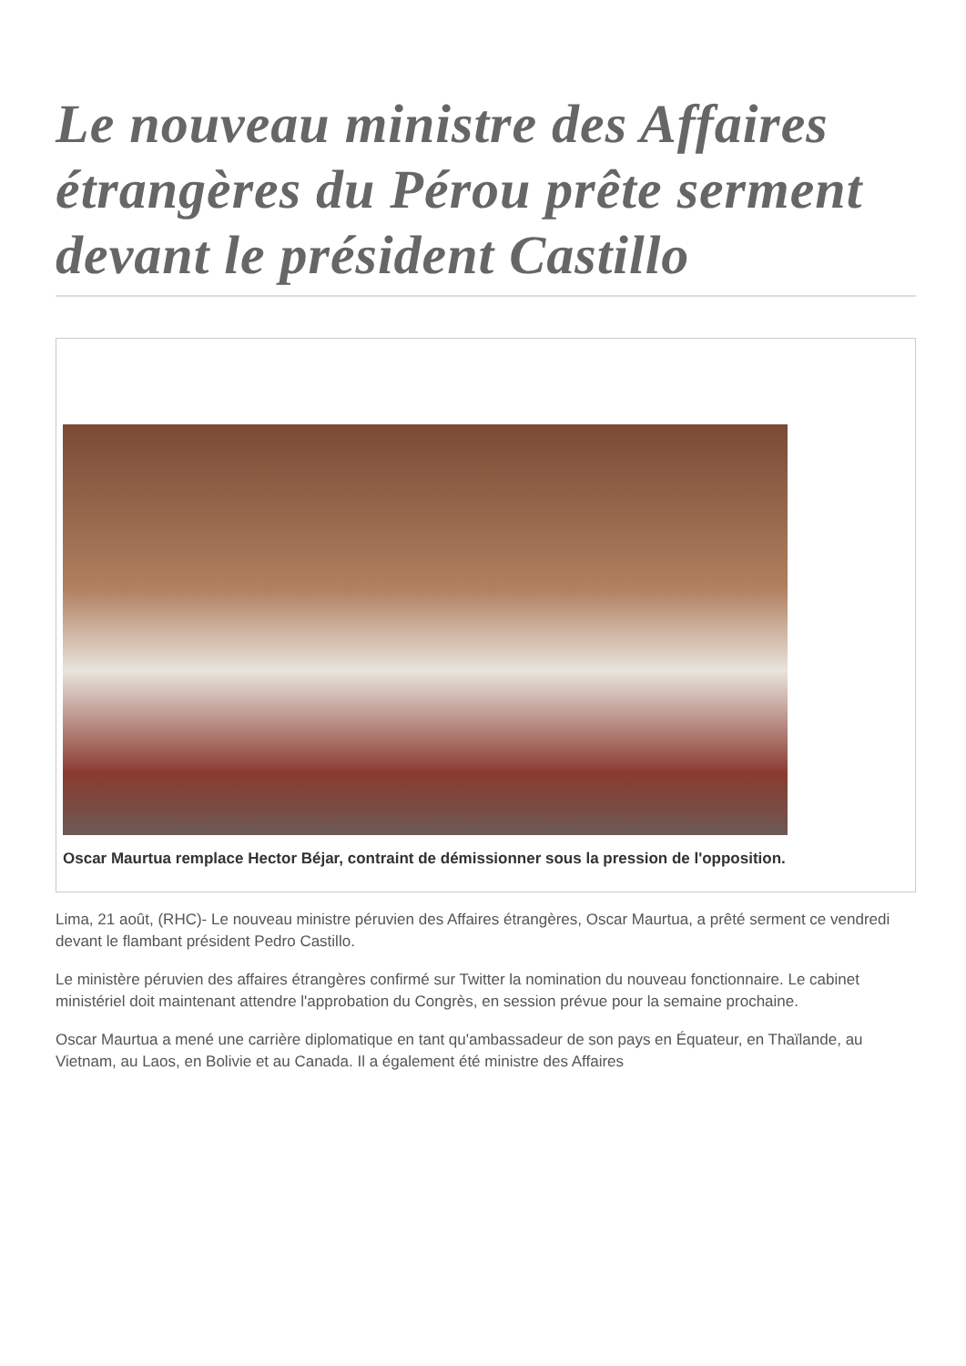Le nouveau ministre des Affaires étrangères du Pérou prête serment devant le président Castillo
Oscar Maurtua remplace Hector Béjar, contraint de démissionner sous la pression de l'opposition.
Lima, 21 août, (RHC)- Le nouveau ministre péruvien des Affaires étrangères, Oscar Maurtua, a prêté serment ce vendredi devant le flambant président Pedro Castillo.
Le ministère péruvien des affaires étrangères confirmé sur Twitter la nomination du nouveau fonctionnaire. Le cabinet ministériel doit maintenant attendre l'approbation du Congrès, en session prévue pour la semaine prochaine.
Oscar Maurtua a mené une carrière diplomatique en tant qu'ambassadeur de son pays en Équateur, en Thaïlande, au Vietnam, au Laos, en Bolivie et au Canada. Il a également été ministre des Affaires